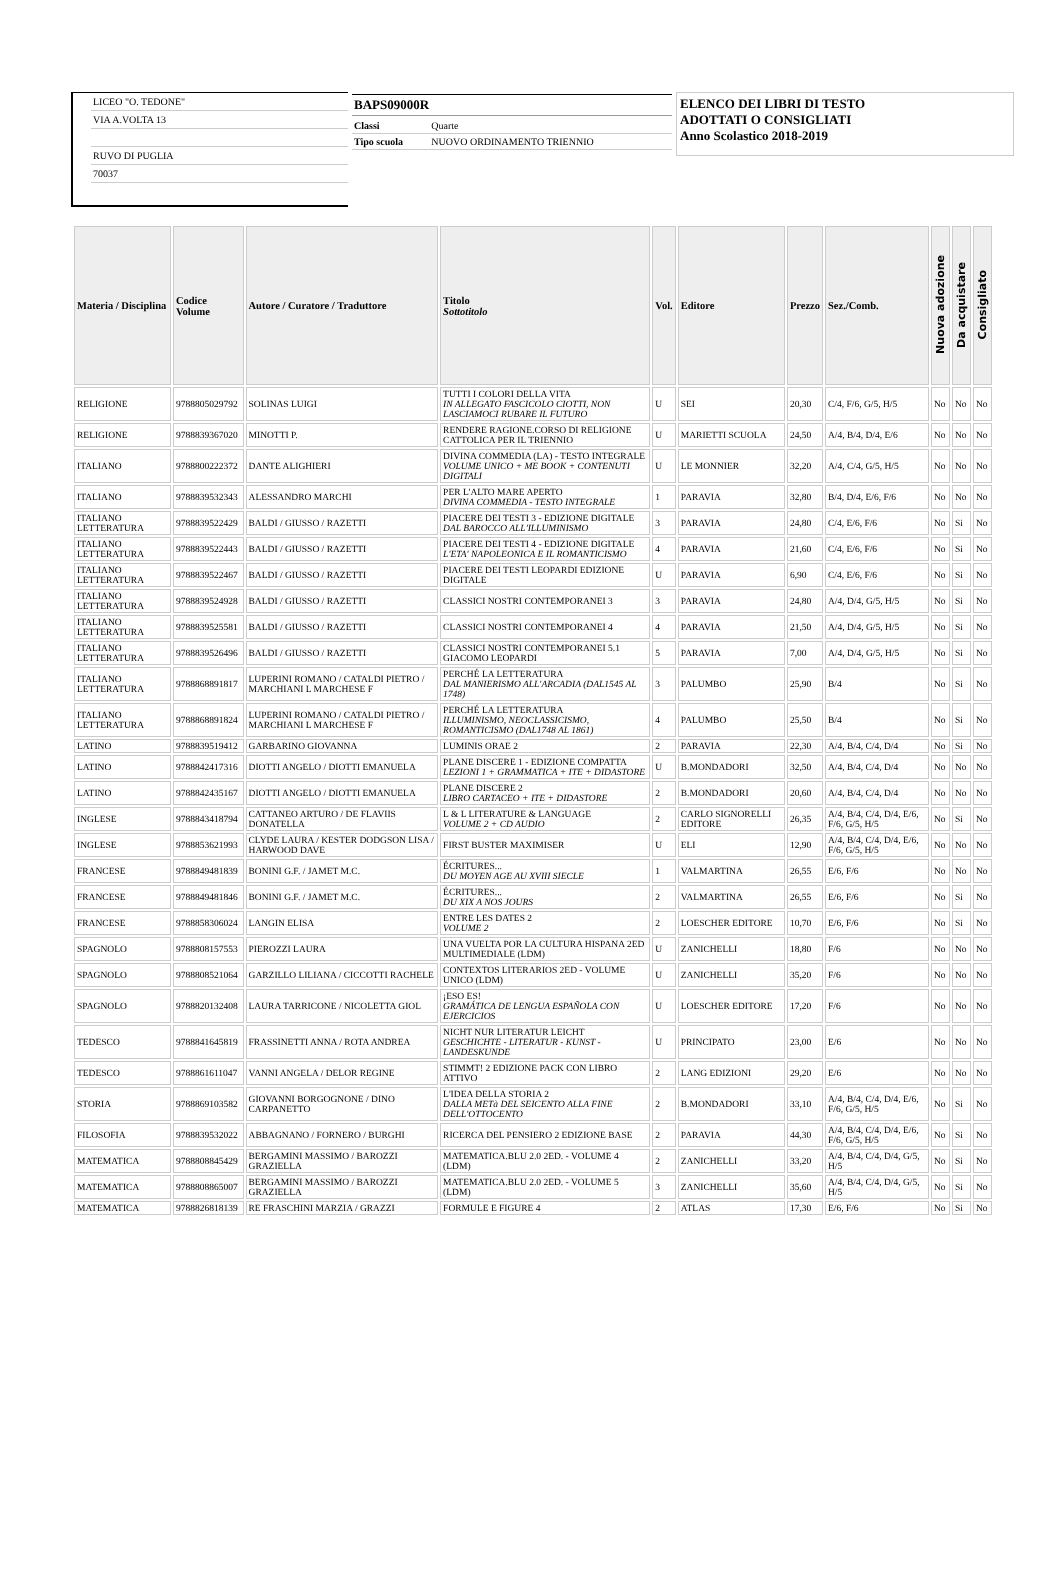LICEO "O. TEDONE"
VIA A.VOLTA 13
RUVO DI PUGLIA
70037
BAPS09000R
| Classi | Quarte |
| Tipo scuola | NUOVO ORDINAMENTO TRIENNIO |
ELENCO DEI LIBRI DI TESTO
ADOTTATI O CONSIGLIATI
Anno Scolastico 2018-2019
| Materia / Disciplina | Codice Volume | Autore / Curatore / Traduttore | Titolo Sottotitolo | Vol. | Editore | Prezzo | Sez./Comb. | Nuova adozione | Da acquistare | Consigliato |
| --- | --- | --- | --- | --- | --- | --- | --- | --- | --- | --- |
| RELIGIONE | 9788805029792 | SOLINAS LUIGI | TUTTI I COLORI DELLA VITA IN ALLEGATO FASCICOLO CIOTTI, NON LASCIAMOCI RUBARE IL FUTURO | U | SEI | 20,30 | C/4, F/6, G/5, H/5 | No | No | No |
| RELIGIONE | 9788839367020 | MINOTTI P. | RENDERE RAGIONE.CORSO DI RELIGIONE CATTOLICA PER IL TRIENNIO | U | MARIETTI SCUOLA | 24,50 | A/4, B/4, D/4, E/6 | No | No | No |
| ITALIANO | 9788800222372 | DANTE ALIGHIERI | DIVINA COMMEDIA (LA) - TESTO INTEGRALE VOLUME UNICO + ME BOOK + CONTENUTI DIGITALI | U | LE MONNIER | 32,20 | A/4, C/4, G/5, H/5 | No | No | No |
| ITALIANO | 9788839532343 | ALESSANDRO MARCHI | PER L'ALTO MARE APERTO DIVINA COMMEDIA - TESTO INTEGRALE | 1 | PARAVIA | 32,80 | B/4, D/4, E/6, F/6 | No | No | No |
| ITALIANO LETTERATURA | 9788839522429 | BALDI / GIUSSO / RAZETTI | PIACERE DEI TESTI 3 - EDIZIONE DIGITALE DAL BAROCCO ALL'ILLUMINISMO | 3 | PARAVIA | 24,80 | C/4, E/6, F/6 | No | Si | No |
| ITALIANO LETTERATURA | 9788839522443 | BALDI / GIUSSO / RAZETTI | PIACERE DEI TESTI 4 - EDIZIONE DIGITALE L'ETA' NAPOLEONICA E IL ROMANTICISMO | 4 | PARAVIA | 21,60 | C/4, E/6, F/6 | No | Si | No |
| ITALIANO LETTERATURA | 9788839522467 | BALDI / GIUSSO / RAZETTI | PIACERE DEI TESTI LEOPARDI EDIZIONE DIGITALE | U | PARAVIA | 6,90 | C/4, E/6, F/6 | No | Si | No |
| ITALIANO LETTERATURA | 9788839524928 | BALDI / GIUSSO / RAZETTI | CLASSICI NOSTRI CONTEMPORANEI 3 | 3 | PARAVIA | 24,80 | A/4, D/4, G/5, H/5 | No | Si | No |
| ITALIANO LETTERATURA | 9788839525581 | BALDI / GIUSSO / RAZETTI | CLASSICI NOSTRI CONTEMPORANEI 4 | 4 | PARAVIA | 21,50 | A/4, D/4, G/5, H/5 | No | Si | No |
| ITALIANO LETTERATURA | 9788839526496 | BALDI / GIUSSO / RAZETTI | CLASSICI NOSTRI CONTEMPORANEI 5.1 GIACOMO LEOPARDI | 5 | PARAVIA | 7,00 | A/4, D/4, G/5, H/5 | No | Si | No |
| ITALIANO LETTERATURA | 9788868891817 | LUPERINI ROMANO / CATALDI PIETRO / MARCHIANI L MARCHESE F | PERCHÉ LA LETTERATURA DAL MANIERISMO ALL'ARCADIA (DAL1545 AL 1748) | 3 | PALUMBO | 25,90 | B/4 | No | Si | No |
| ITALIANO LETTERATURA | 9788868891824 | LUPERINI ROMANO / CATALDI PIETRO / MARCHIANI L MARCHESE F | PERCHÉ LA LETTERATURA ILLUMINISMO, NEOCLASSICISMO, ROMANTICISMO (DAL1748 AL 1861) | 4 | PALUMBO | 25,50 | B/4 | No | Si | No |
| LATINO | 9788839519412 | GARBARINO GIOVANNA | LUMINIS ORAE 2 | 2 | PARAVIA | 22,30 | A/4, B/4, C/4, D/4 | No | Si | No |
| LATINO | 9788842417316 | DIOTTI ANGELO / DIOTTI EMANUELA | PLANE DISCERE 1 - EDIZIONE COMPATTA LEZIONI 1 + GRAMMATICA + ITE + DIDASTORE | U | B.MONDADORI | 32,50 | A/4, B/4, C/4, D/4 | No | No | No |
| LATINO | 9788842435167 | DIOTTI ANGELO / DIOTTI EMANUELA | PLANE DISCERE 2 LIBRO CARTACEO + ITE + DIDASTORE | 2 | B.MONDADORI | 20,60 | A/4, B/4, C/4, D/4 | No | No | No |
| INGLESE | 9788843418794 | CATTANEO ARTURO / DE FLAVIIS DONATELLA | L & L LITERATURE & LANGUAGE VOLUME 2 + CD AUDIO | 2 | CARLO SIGNORELLI EDITORE | 26,35 | A/4, B/4, C/4, D/4, E/6, F/6, G/5, H/5 | No | Si | No |
| INGLESE | 9788853621993 | CLYDE LAURA / KESTER DODGSON LISA / HARWOOD DAVE | FIRST BUSTER MAXIMISER | U | ELI | 12,90 | A/4, B/4, C/4, D/4, E/6, F/6, G/5, H/5 | No | No | No |
| FRANCESE | 9788849481839 | BONINI G.F. / JAMET M.C. | ÉCRITURES... DU MOYEN AGE AU XVIII SIECLE | 1 | VALMARTINA | 26,55 | E/6, F/6 | No | No | No |
| FRANCESE | 9788849481846 | BONINI G.F. / JAMET M.C. | ÉCRITURES... DU XIX A NOS JOURS | 2 | VALMARTINA | 26,55 | E/6, F/6 | No | Si | No |
| FRANCESE | 9788858306024 | LANGIN ELISA | ENTRE LES DATES 2 VOLUME 2 | 2 | LOESCHER EDITORE | 10,70 | E/6, F/6 | No | Si | No |
| SPAGNOLO | 9788808157553 | PIEROZZI LAURA | UNA VUELTA POR LA CULTURA HISPANA 2ED MULTIMEDIALE (LDM) | U | ZANICHELLI | 18,80 | F/6 | No | No | No |
| SPAGNOLO | 9788808521064 | GARZILLO LILIANA / CICCOTTI RACHELE | CONTEXTOS LITERARIOS 2ED - VOLUME UNICO (LDM) | U | ZANICHELLI | 35,20 | F/6 | No | No | No |
| SPAGNOLO | 9788820132408 | LAURA TARRICONE / NICOLETTA GIOL | ¡ESO ES! GRAMÁTICA DE LENGUA ESPAÑOLA CON EJERCICIOS | U | LOESCHER EDITORE | 17,20 | F/6 | No | No | No |
| TEDESCO | 9788841645819 | FRASSINETTI ANNA / ROTA ANDREA | NICHT NUR LITERATUR LEICHT GESCHICHTE - LITERATUR - KUNST - LANDESKUNDE | U | PRINCIPATO | 23,00 | E/6 | No | No | No |
| TEDESCO | 9788861611047 | VANNI ANGELA / DELOR REGINE | STIMMT! 2 EDIZIONE PACK CON LIBRO ATTIVO | 2 | LANG EDIZIONI | 29,20 | E/6 | No | No | No |
| STORIA | 9788869103582 | GIOVANNI BORGOGNONE / DINO CARPANETTO | L'IDEA DELLA STORIA 2 DALLA METà DEL SEICENTO ALLA FINE DELL'OTTOCENTO | 2 | B.MONDADORI | 33,10 | A/4, B/4, C/4, D/4, E/6, F/6, G/5, H/5 | No | Si | No |
| FILOSOFIA | 9788839532022 | ABBAGNANO / FORNERO / BURGHI | RICERCA DEL PENSIERO 2 EDIZIONE BASE | 2 | PARAVIA | 44,30 | A/4, B/4, C/4, D/4, E/6, F/6, G/5, H/5 | No | Si | No |
| MATEMATICA | 9788808845429 | BERGAMINI MASSIMO / BAROZZI GRAZIELLA | MATEMATICA.BLU 2.0 2ED. - VOLUME 4 (LDM) | 2 | ZANICHELLI | 33,20 | A/4, B/4, C/4, D/4, G/5, H/5 | No | Si | No |
| MATEMATICA | 9788808865007 | BERGAMINI MASSIMO / BAROZZI GRAZIELLA | MATEMATICA.BLU 2.0 2ED. - VOLUME 5 (LDM) | 3 | ZANICHELLI | 35,60 | A/4, B/4, C/4, D/4, G/5, H/5 | No | Si | No |
| MATEMATICA | 9788826818139 | RE FRASCHINI MARZIA / GRAZZI | FORMULE E FIGURE 4 | 2 | ATLAS | 17,30 | E/6, F/6 | No | Si | No |